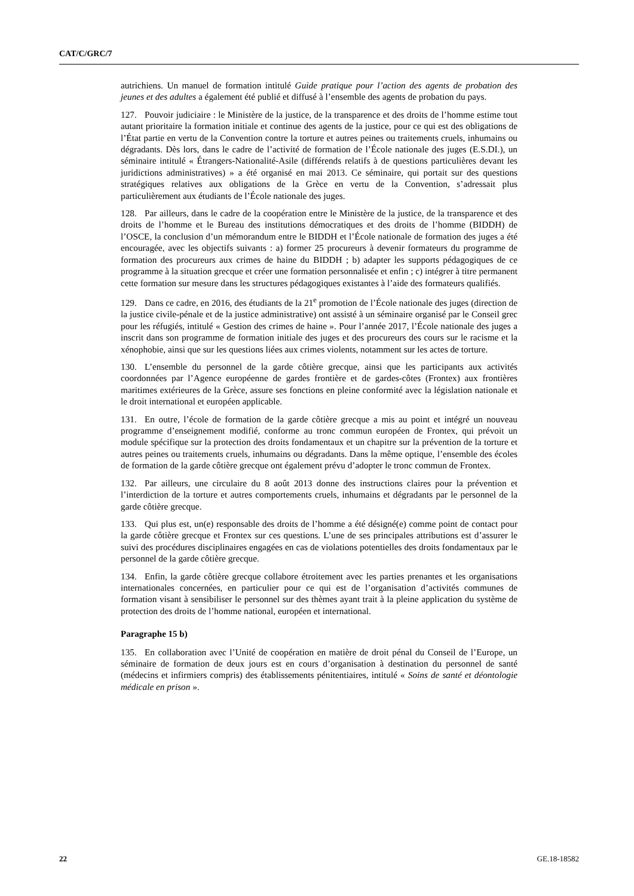CAT/C/GRC/7
autrichiens. Un manuel de formation intitulé Guide pratique pour l’action des agents de probation des jeunes et des adultes a également été publié et diffusé à l’ensemble des agents de probation du pays.
127. Pouvoir judiciaire : le Ministère de la justice, de la transparence et des droits de l’homme estime tout autant prioritaire la formation initiale et continue des agents de la justice, pour ce qui est des obligations de l’État partie en vertu de la Convention contre la torture et autres peines ou traitements cruels, inhumains ou dégradants. Dès lors, dans le cadre de l’activité de formation de l’École nationale des juges (E.S.DI.), un séminaire intitulé « Étrangers-Nationalité-Asile (différends relatifs à de questions particulières devant les juridictions administratives) » a été organisé en mai 2013. Ce séminaire, qui portait sur des questions stratégiques relatives aux obligations de la Grèce en vertu de la Convention, s’adressait plus particulièrement aux étudiants de l’École nationale des juges.
128. Par ailleurs, dans le cadre de la coopération entre le Ministère de la justice, de la transparence et des droits de l’homme et le Bureau des institutions démocratiques et des droits de l’homme (BIDDH) de l’OSCE, la conclusion d’un mémorandum entre le BIDDH et l’École nationale de formation des juges a été encouragée, avec les objectifs suivants : a) former 25 procureurs à devenir formateurs du programme de formation des procureurs aux crimes de haine du BIDDH ; b) adapter les supports pédagogiques de ce programme à la situation grecque et créer une formation personnalisée et enfin ; c) intégrer à titre permanent cette formation sur mesure dans les structures pédagogiques existantes à l’aide des formateurs qualifiés.
129. Dans ce cadre, en 2016, des étudiants de la 21<sup>e</sup> promotion de l’École nationale des juges (direction de la justice civile-pénale et de la justice administrative) ont assisté à un séminaire organisé par le Conseil grec pour les réfugiés, intitulé « Gestion des crimes de haine ». Pour l’année 2017, l’École nationale des juges a inscrit dans son programme de formation initiale des juges et des procureurs des cours sur le racisme et la xénophobie, ainsi que sur les questions liées aux crimes violents, notamment sur les actes de torture.
130. L’ensemble du personnel de la garde côtière grecque, ainsi que les participants aux activités coordonnées par l’Agence européenne de gardes frontière et de gardes-côtes (Frontex) aux frontières maritimes extérieures de la Grèce, assure ses fonctions en pleine conformité avec la législation nationale et le droit international et européen applicable.
131. En outre, l’école de formation de la garde côtière grecque a mis au point et intégré un nouveau programme d’enseignement modifié, conforme au tronc commun européen de Frontex, qui prévoit un module spécifique sur la protection des droits fondamentaux et un chapitre sur la prévention de la torture et autres peines ou traitements cruels, inhumains ou dégradants. Dans la même optique, l’ensemble des écoles de formation de la garde côtière grecque ont également prévu d’adopter le tronc commun de Frontex.
132. Par ailleurs, une circulaire du 8 août 2013 donne des instructions claires pour la prévention et l’interdiction de la torture et autres comportements cruels, inhumains et dégradants par le personnel de la garde côtière grecque.
133. Qui plus est, un(e) responsable des droits de l’homme a été désigné(e) comme point de contact pour la garde côtière grecque et Frontex sur ces questions. L’une de ses principales attributions est d’assurer le suivi des procédures disciplinaires engagées en cas de violations potentielles des droits fondamentaux par le personnel de la garde côtière grecque.
134. Enfin, la garde côtière grecque collabore étroitement avec les parties prenantes et les organisations internationales concernées, en particulier pour ce qui est de l’organisation d’activités communes de formation visant à sensibiliser le personnel sur des thèmes ayant trait à la pleine application du système de protection des droits de l’homme national, européen et international.
Paragraphe 15 b)
135. En collaboration avec l’Unité de coopération en matière de droit pénal du Conseil de l’Europe, un séminaire de formation de deux jours est en cours d’organisation à destination du personnel de santé (médecins et infirmiers compris) des établissements pénitentiaires, intitulé « Soins de santé et déontologie médicale en prison ».
22 GE.18-18582